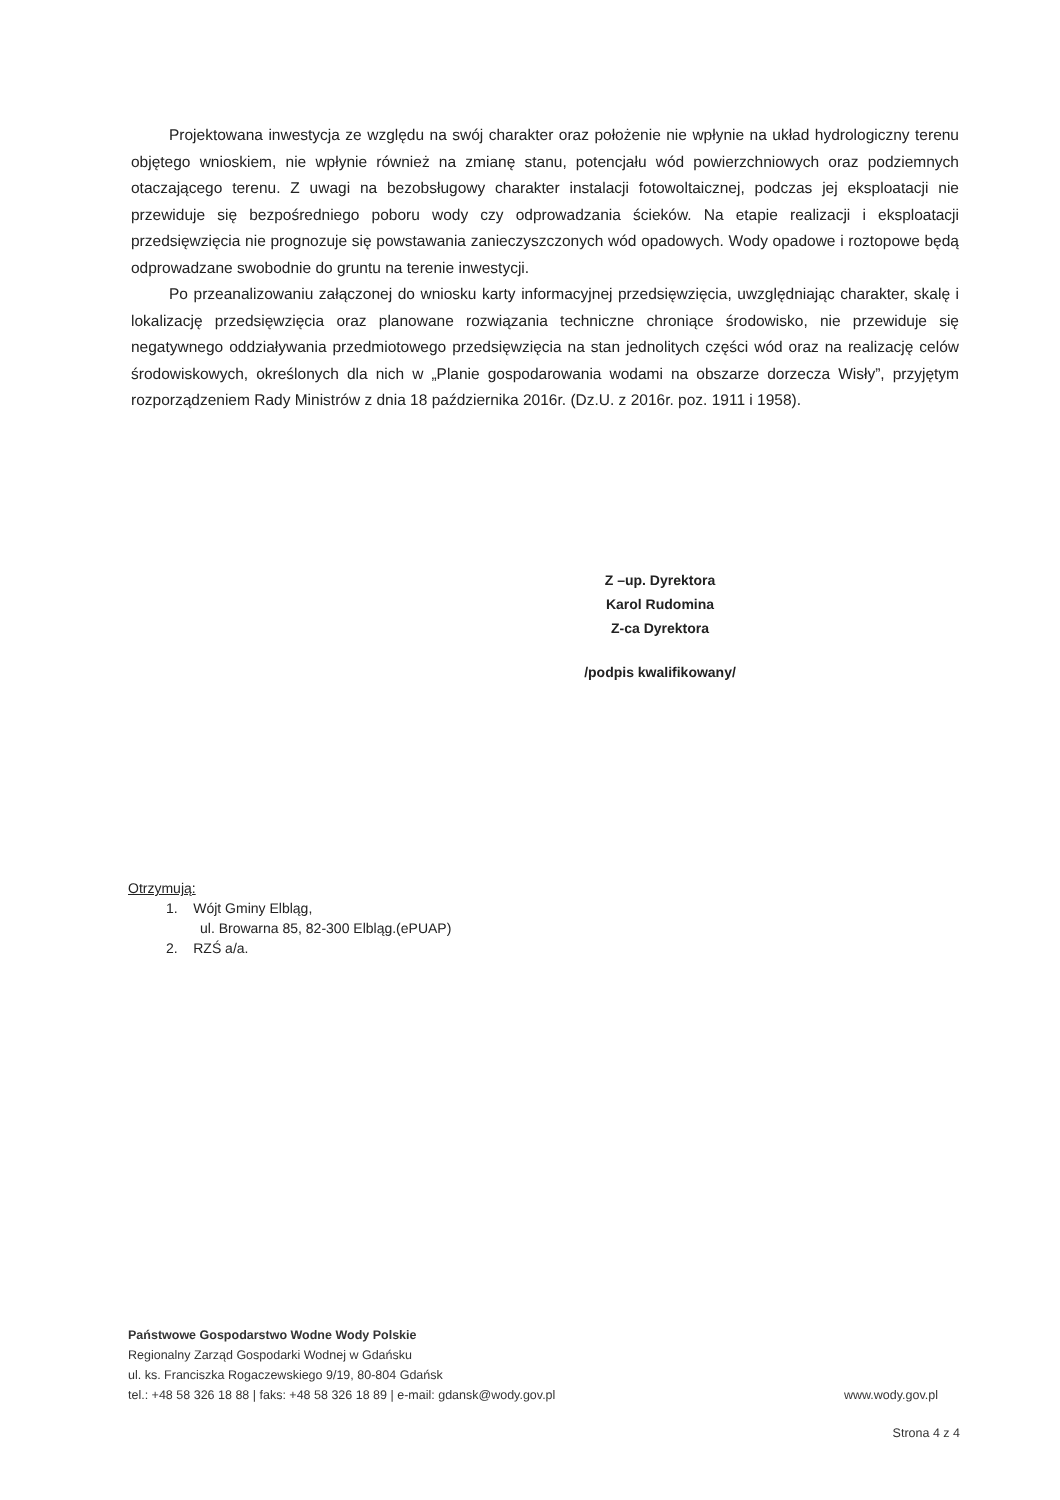Projektowana inwestycja ze względu na swój charakter oraz położenie nie wpłynie na układ hydrologiczny terenu objętego wnioskiem, nie wpłynie również na zmianę stanu, potencjału wód powierzchniowych oraz podziemnych otaczającego terenu. Z uwagi na bezobsługowy charakter instalacji fotowoltaicznej, podczas jej eksploatacji nie przewiduje się bezpośredniego poboru wody czy odprowadzania ścieków. Na etapie realizacji i eksploatacji przedsięwzięcia nie prognozuje się powstawania zanieczyszczonych wód opadowych. Wody opadowe i roztopowe będą odprowadzane swobodnie do gruntu na terenie inwestycji.
Po przeanalizowaniu załączonej do wniosku karty informacyjnej przedsięwzięcia, uwzględniając charakter, skalę i lokalizację przedsięwzięcia oraz planowane rozwiązania techniczne chroniące środowisko, nie przewiduje się negatywnego oddziaływania przedmiotowego przedsięwzięcia na stan jednolitych części wód oraz na realizację celów środowiskowych, określonych dla nich w „Planie gospodarowania wodami na obszarze dorzecza Wisły”, przyjętym rozporządzeniem Rady Ministrów z dnia 18 października 2016r. (Dz.U. z 2016r. poz. 1911 i 1958).
Z –up. Dyrektora
Karol Rudomina
Z-ca Dyrektora
/podpis kwalifikowany/
Otrzymują:
1. Wójt Gminy Elbląg,
ul. Browarna 85, 82-300 Elbląg.(ePUAP)
2. RZŚ a/a.
Państwowe Gospodarstwo Wodne Wody Polskie
Regionalny Zarząd Gospodarki Wodnej w Gdańsku
ul. ks. Franciszka Rogaczewskiego 9/19, 80-804 Gdańsk
tel.: +48 58 326 18 88 | faks: +48 58 326 18 89 | e-mail: gdansk@wody.gov.pl www.wody.gov.pl
Strona 4 z 4